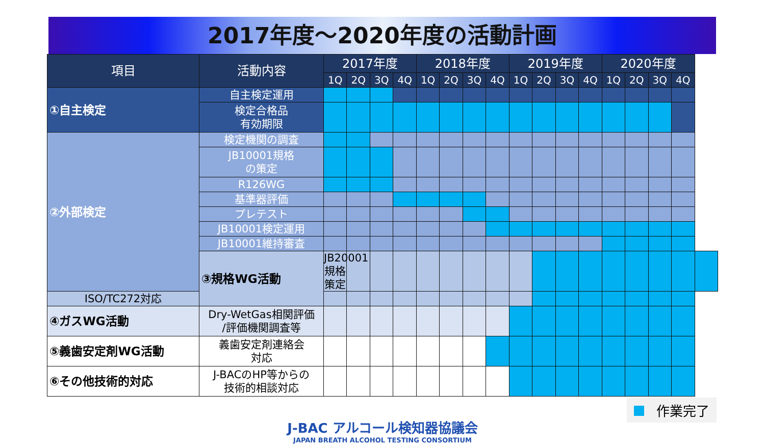2017年度～2020年度の活動計画
| 項目 | 活動内容 | 2017年度 | | | | 2018年度 | | | | 2019年度 | | | | 2020年度 | | | | |
| --- | --- | --- | --- | --- | --- | --- | --- | --- | --- | --- | --- | --- | --- | --- | --- | --- | --- | --- |
| | | 1Q | 2Q | 3Q | 4Q | 1Q | 2Q | 3Q | 4Q | 1Q | 2Q | 3Q | 4Q | 1Q | 2Q | 3Q | 4Q | |
| ①自主検定 | 自主検定運用 | | | | | | | | | | | | | | | | | |
| | 検定合格品 有効期限 | | | | | | | | | | | | | | | | | |
| ②外部検定 | 検定機関の調査 | | | | | | | | | | | | | | | | | |
| | JB10001規格 の策定 | | | | | | | | | | | | | | | | | |
| | R126WG | | | | | | | | | | | | | | | | | |
| | 基準器評価 | | | | | | | | | | | | | | | | | |
| | プレテスト | | | | | | | | | | | | | | | | | |
| | JB10001検定運用 | | | | | | | | | | | | | | | | | |
| | JB10001維持審査 | | | | | | | | | | | | | | | | | |
| | ③規格WG活動 | JB20001規格策定 | | | | | | | | | | | | | | | | |
| ISO/TC272対応 | | | | | | | | | | | | | | | | | | |
| ④ガスWG活動 | Dry-WetGas相関評価 /評価機関調査等 | | | | | | | | | | | | | | | | | |
| ⑤義歯安定剤WG活動 | 義歯安定剤連絡会 対応 | | | | | | | | | | | | | | | | | |
| ⑥その他技術的対応 | J-BACのHP等からの 技術的相談対応 | | | | | | | | | | | | | | | | | |
作業完了
J-BAC アルコール検知器協議会
JAPAN BREATH ALCOHOL TESTING CONSORTIUM